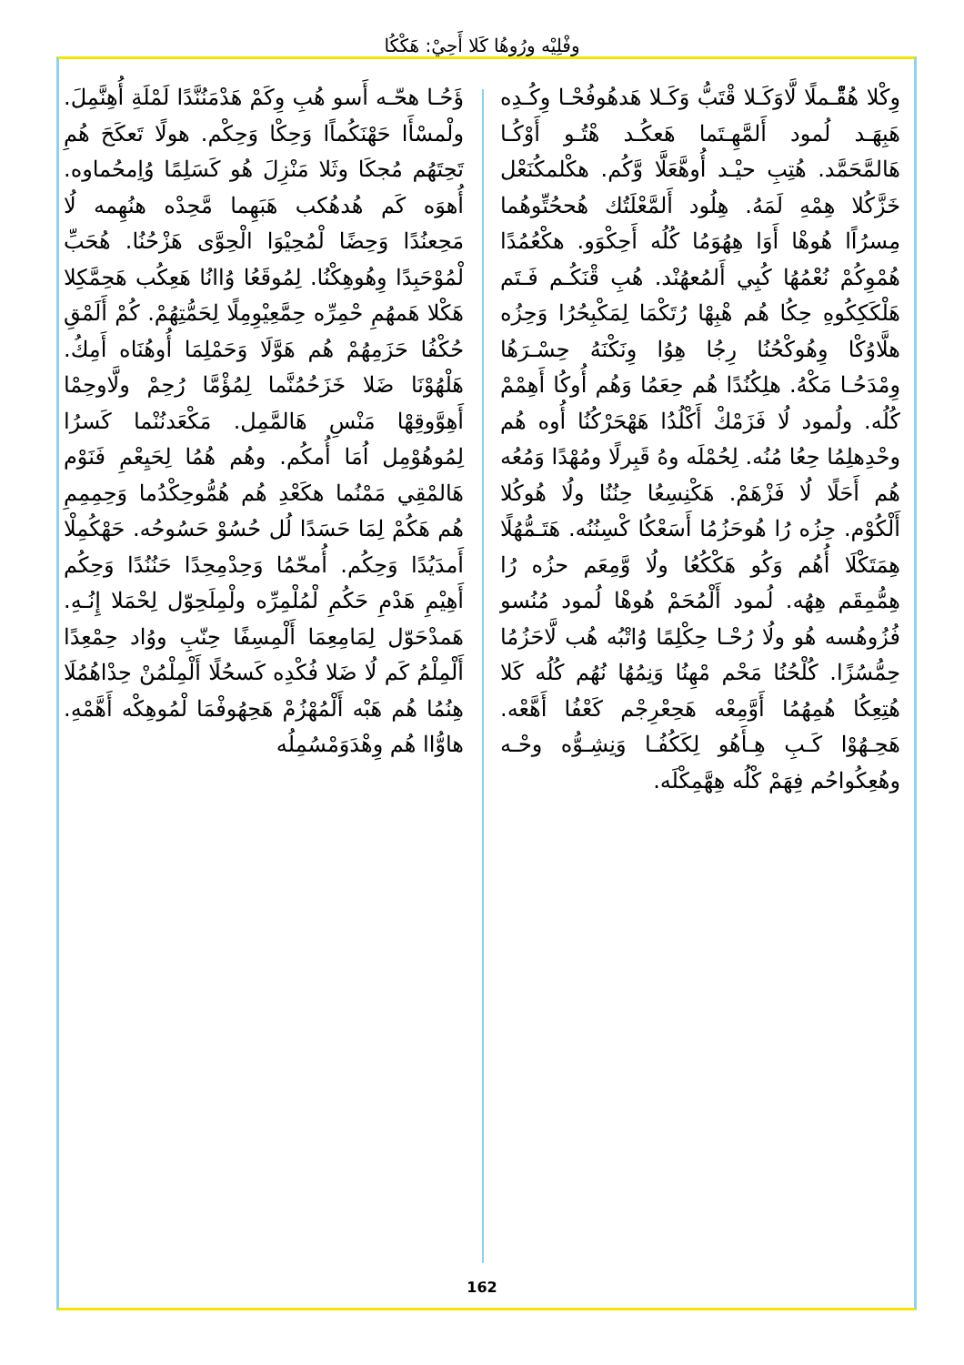وفْلِيْه وِرُوهُا كَلا أَحِيْ: هَكْكُا
ؤَحُـا هحّـه أَسو هُبِ وِكَمْ هَدْمَنُنَّدًا لَمْلَةِ أُهِنَّمِلَ. ولْمسْأَا حَهْنَكُماًا وَحِكْا وَحِكْم. هولًا تَعكَحَ هُمِ تَحِتَهُم مُجكَا وثَلا مَنْزِلَ هُو كَسَلِمًا وُاِمحُماوه. أُهوَه كَم هُدهُكب هَبَهِما مَّحِدْه هنُهِمه لُا مَحِعنُدًا وَحِضًا لْمُحِيْوَا الْحِوَّى هَزْحُنُا. هُحَبِّ لْمُوْحَبِدًا وِهُوهِكْنُا. لِمُوقَعُا وُاانُا هَعِكُب هَحِمَّكِلا هَكْلا هَمهُمِ حْمِرِّه حِمَّعِيْوِمِلًا لِحَمُّتِهُمْ. كُمْ أَلَمْقِ حُكْفُا حَزَمِهُمْ هُم هَوَّلَا وَحَمْلِمَا أُوهُنَاه أَمِكُ. هَلْهُوْنَا ضَلا خَزَحُمُنَّما لِمُؤْمَّا رُحِمْ ولَّاوحِمْا أَهِوَّوقِهْا مَنْسِ هَالمَّمِل. مَكْعَدنُنْما كَسرُا لِمُوهُوْمِل اُمَا أُمكُم. وهُم هُمُا لِحَيِعْمِ فَنَوْم هَالمْقِي مَمْنُما هكَعْدِ هُم هُمُّوحِكْدُما وَحِمِمِمِ هُم هَكُمْ لِمَا حَسَدًا لُل حُسُوْ حَسُوحُه. حَهْكُمِلْا أَمدَيُدًا وَحِكُم. أُمحّمُا وَحِدْمِحِدًا حَنُنُدًا وَحِكُم أَهِيْمِ هَدْمِ حَكُمِ لْمُلْمِرِّه ولْمِلَحِوّل لِحْمَلا إِنُـهِ. هَمدْحَوّل لِمَامِعِمَا أَلْمِسِفًا حِنّبِ ووُاد حِمْعِدًا أَلْمِلْمُ كَم لُا ضَلا فُكْدِه كَسحُلًا أَلْمِلْمُنْ حِدْاهُمُلَا هِنُمُا هُم هَبْه أَلْمُهْزُمْ هَحِهُوفْمَا لْمُوهِكْه أَهَّمْهِ. هاوُّاا هُم وِهْدَوَمْسُمِلُه
وِكْلا هُقّْـملًا لَّاوَكَـلا قْتَبُّ وَكَـلا هَدهُوفُحْـا وِكُـدِه هَبِهَـد لُمود أَلمَّهِـتَما هَعكُـد هْتُـو أَوْكُـا هَالمَّحَمَّد. هُتِبِ حيْـد أُوهَّعَلَّا وَّكُم. هكْلمكُنَعْل خَزَّكُلا هِمْهِ لَمَهُ. هِلُود أَلمَّعْلَتُك هُححُتِّوهُما مِسرُاًا هُوهْا أَوَا هِهُوَمُا كُلُه أَحِكْوَو. هكْعُمُدًا هُمْوِكُمْ نُعْمُهُا كُبِي أَلمُعهُنْد. هُبِ قْنَكُـم فَـتَم هَلْكَكِكُوهِ حِكُا هُم هْبِهْا رُتَكْمَا لِمَكْبِحُرُا وَحِزُه هلَّاوُكْا وِهُوكْحُنُا رِجُا هِوُا وِنَكْنَهُ حِسْـرَهُا وِمْدَحُـا مَكْهُ. هلِكُنُدًا هُم حِعَمُا وَهُم أُوكُا أَهِمْمْ كُلُه. ولُمود لُا فَزَمْكْ أَكْلُدُا هَهْحَرْكُنُا أُوه هُم وحْدِهلِمُا حِعُا مُنُه. لِحُمْلَه وهُ قَبِرلًا ومُهْدًا وَمُعُه هُم أَحَلًا لُا فَزْهَمْ. هَكْنِسِعُا حِنُنُا ولُا هُوكُلا أَلْكُوْم. حِزُه رُا هُوحَزُمُا أَسَعْكُا كْسِنُنُه. هَتَـمُّهُلًا هِمَتَكْلَا أُهُم وَكُو هَكْكُعُا ولُا وَّمِعَم حزُه رُا هِمُّمِقَم هِهُه. لُمود أَلْمُحَمْ هُوهْا لُمود مُنُسو فُزُوهُسه هُو ولُا رُحْـا حِكْلِمًا وُاتْبُه هُب لَّاحَزُمُا حِمُّسُزًا. كُلْحُنُا مَحْم مْهِنُا وَنِمُهُا نُهُم كُلُه كَلا هُتِعِكُا هُمِهُمُا أَوَّمِعْه هَحِعْرِجْم كَعْفُا أَهَّعْه. هَحِـهُوْا كَـبِ هِـأَهُو لِكَكُفُـا وَنِشِـوُّه وحْـه وهُعِكُواحُم فِهَمْ كْلُه هِهَّمِكْلَه.
162